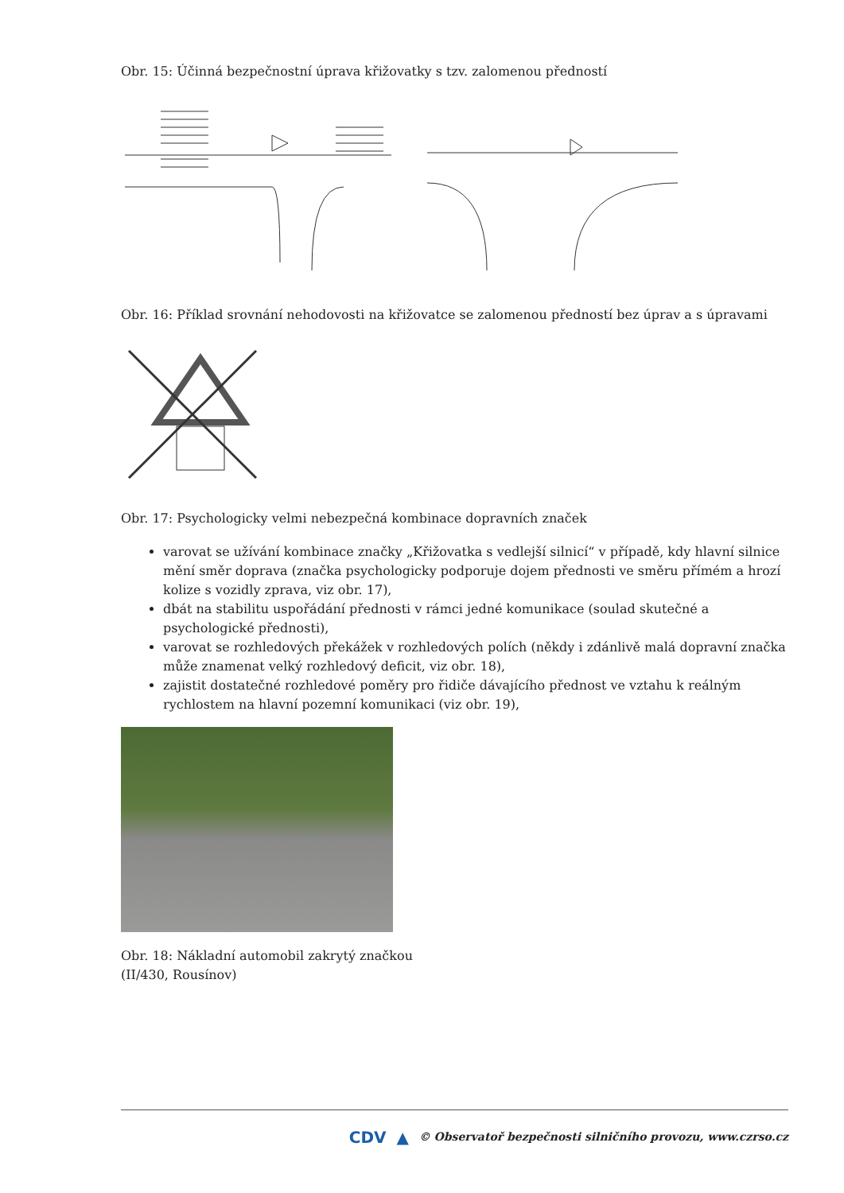Obr. 15: Účinná bezpečnostní úprava křižovatky s tzv. zalomenou předností
Obr. 16: Příklad srovnání nehodovosti na křižovatce se zalomenou předností bez úprav a s úpravami
Obr. 17: Psychologicky velmi nebezpečná kombinace dopravních značek
varovat se užívání kombinace značky „Křižovatka s vedlejší silnicí“ v případě, kdy hlavní silnice mění směr doprava (značka psychologicky podporuje dojem přednosti ve směru přímém a hrozí kolize s vozidly zprava, viz obr. 17),
dbát na stabilitu uspořádání přednosti v rámci jedné komunikace (soulad skutečné a psychologické přednosti),
varovat se rozhledových překážek v rozhledových polích (někdy i zdánlivě malá dopravní značka může znamenat velký rozhledový deficit, viz obr. 18),
zajistit dostatečné rozhledové poměry pro řidiče dávajícího přednost ve vztahu k reálným rychlostem na hlavní pozemní komunikaci (viz obr. 19),
Obr. 18: Nákladní automobil zakrytý značkou
(II/430, Rousínov)
CDV ▲ © Observatoř bezpečnosti silničního provozu, www.czrso.cz